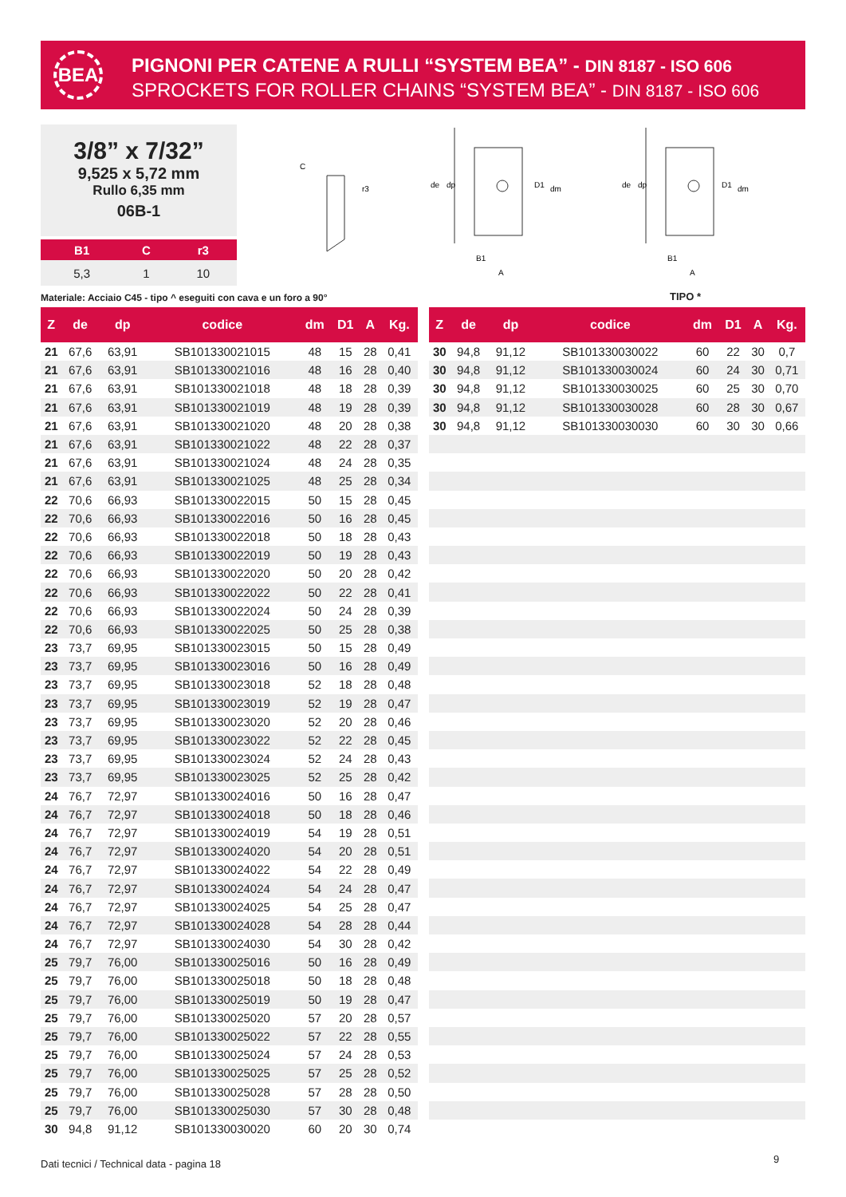BEA
PIGNONI PER CATENE A RULLI “SYSTEM BEA” - DIN 8187 - ISO 606
SPROCKETS FOR ROLLER CHAINS “SYSTEM BEA” - DIN 8187 - ISO 606
3/8” x 7/32”
9,525 x 5,72 mm
Rullo 6,35 mm
06B-1
| B1 | C | r3 |
| --- | --- | --- |
| 5,3 | 1 | 10 |
C
r3
de
dp
D1
dm
B1
A
de
dp
D1
dm
B1
A
Materiale: Acciaio C45 - tipo ^ eseguiti con cava e un foro a 90°
TIPO *
| Z | de | dp | codice | dm | D1 | A | Kg. |
| --- | --- | --- | --- | --- | --- | --- | --- |
| 21 | 67,6 | 63,91 | SB101330021015 | 48 | 15 | 28 | 0,41 |
| 21 | 67,6 | 63,91 | SB101330021016 | 48 | 16 | 28 | 0,40 |
| 21 | 67,6 | 63,91 | SB101330021018 | 48 | 18 | 28 | 0,39 |
| 21 | 67,6 | 63,91 | SB101330021019 | 48 | 19 | 28 | 0,39 |
| 21 | 67,6 | 63,91 | SB101330021020 | 48 | 20 | 28 | 0,38 |
| 21 | 67,6 | 63,91 | SB101330021022 | 48 | 22 | 28 | 0,37 |
| 21 | 67,6 | 63,91 | SB101330021024 | 48 | 24 | 28 | 0,35 |
| 21 | 67,6 | 63,91 | SB101330021025 | 48 | 25 | 28 | 0,34 |
| 22 | 70,6 | 66,93 | SB101330022015 | 50 | 15 | 28 | 0,45 |
| 22 | 70,6 | 66,93 | SB101330022016 | 50 | 16 | 28 | 0,45 |
| 22 | 70,6 | 66,93 | SB101330022018 | 50 | 18 | 28 | 0,43 |
| 22 | 70,6 | 66,93 | SB101330022019 | 50 | 19 | 28 | 0,43 |
| 22 | 70,6 | 66,93 | SB101330022020 | 50 | 20 | 28 | 0,42 |
| 22 | 70,6 | 66,93 | SB101330022022 | 50 | 22 | 28 | 0,41 |
| 22 | 70,6 | 66,93 | SB101330022024 | 50 | 24 | 28 | 0,39 |
| 22 | 70,6 | 66,93 | SB101330022025 | 50 | 25 | 28 | 0,38 |
| 23 | 73,7 | 69,95 | SB101330023015 | 50 | 15 | 28 | 0,49 |
| 23 | 73,7 | 69,95 | SB101330023016 | 50 | 16 | 28 | 0,49 |
| 23 | 73,7 | 69,95 | SB101330023018 | 52 | 18 | 28 | 0,48 |
| 23 | 73,7 | 69,95 | SB101330023019 | 52 | 19 | 28 | 0,47 |
| 23 | 73,7 | 69,95 | SB101330023020 | 52 | 20 | 28 | 0,46 |
| 23 | 73,7 | 69,95 | SB101330023022 | 52 | 22 | 28 | 0,45 |
| 23 | 73,7 | 69,95 | SB101330023024 | 52 | 24 | 28 | 0,43 |
| 23 | 73,7 | 69,95 | SB101330023025 | 52 | 25 | 28 | 0,42 |
| 24 | 76,7 | 72,97 | SB101330024016 | 50 | 16 | 28 | 0,47 |
| 24 | 76,7 | 72,97 | SB101330024018 | 50 | 18 | 28 | 0,46 |
| 24 | 76,7 | 72,97 | SB101330024019 | 54 | 19 | 28 | 0,51 |
| 24 | 76,7 | 72,97 | SB101330024020 | 54 | 20 | 28 | 0,51 |
| 24 | 76,7 | 72,97 | SB101330024022 | 54 | 22 | 28 | 0,49 |
| 24 | 76,7 | 72,97 | SB101330024024 | 54 | 24 | 28 | 0,47 |
| 24 | 76,7 | 72,97 | SB101330024025 | 54 | 25 | 28 | 0,47 |
| 24 | 76,7 | 72,97 | SB101330024028 | 54 | 28 | 28 | 0,44 |
| 24 | 76,7 | 72,97 | SB101330024030 | 54 | 30 | 28 | 0,42 |
| 25 | 79,7 | 76,00 | SB101330025016 | 50 | 16 | 28 | 0,49 |
| 25 | 79,7 | 76,00 | SB101330025018 | 50 | 18 | 28 | 0,48 |
| 25 | 79,7 | 76,00 | SB101330025019 | 50 | 19 | 28 | 0,47 |
| 25 | 79,7 | 76,00 | SB101330025020 | 57 | 20 | 28 | 0,57 |
| 25 | 79,7 | 76,00 | SB101330025022 | 57 | 22 | 28 | 0,55 |
| 25 | 79,7 | 76,00 | SB101330025024 | 57 | 24 | 28 | 0,53 |
| 25 | 79,7 | 76,00 | SB101330025025 | 57 | 25 | 28 | 0,52 |
| 25 | 79,7 | 76,00 | SB101330025028 | 57 | 28 | 28 | 0,50 |
| 25 | 79,7 | 76,00 | SB101330025030 | 57 | 30 | 28 | 0,48 |
| 30 | 94,8 | 91,12 | SB101330030020 | 60 | 20 | 30 | 0,74 |
| Z | de | dp | codice | dm | D1 | A | Kg. |
| --- | --- | --- | --- | --- | --- | --- | --- |
| 30 | 94,8 | 91,12 | SB101330030022 | 60 | 22 | 30 | 0,7 |
| 30 | 94,8 | 91,12 | SB101330030024 | 60 | 24 | 30 | 0,71 |
| 30 | 94,8 | 91,12 | SB101330030025 | 60 | 25 | 30 | 0,70 |
| 30 | 94,8 | 91,12 | SB101330030028 | 60 | 28 | 30 | 0,67 |
| 30 | 94,8 | 91,12 | SB101330030030 | 60 | 30 | 30 | 0,66 |
Dati tecnici / Technical data - pagina 18
9